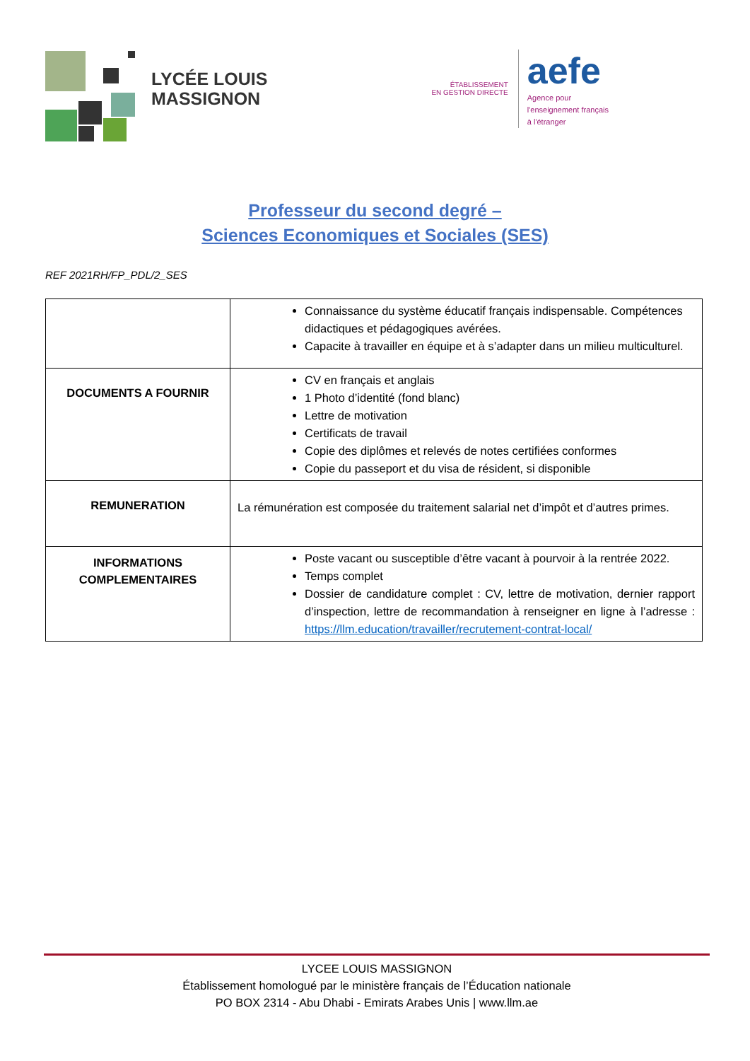LYCÉE LOUIS
MASSIGNON
ÉTABLISSEMENT
EN GESTION DIRECTE
aefe
Agence pour
l'enseignement français
à l'étranger
Professeur du second degré –
Sciences Economiques et Sociales (SES)
REF 2021RH/FP_PDL/2_SES
| | Connaissance du système éducatif français indispensable. Compétences didactiques et pédagogiques avérées. Capacite à travailler en équipe et à s’adapter dans un milieu multiculturel. |
| DOCUMENTS A FOURNIR | CV en français et anglais 1 Photo d’identité (fond blanc) Lettre de motivation Certificats de travail Copie des diplômes et relevés de notes certifiées conformes Copie du passeport et du visa de résident, si disponible |
| REMUNERATION | La rémunération est composée du traitement salarial net d’impôt et d’autres primes. |
| INFORMATIONS COMPLEMENTAIRES | Poste vacant ou susceptible d’être vacant à pourvoir à la rentrée 2022. Temps complet Dossier de candidature complet : CV, lettre de motivation, dernier rapport d’inspection, lettre de recommandation à renseigner en ligne à l’adresse : https://llm.education/travailler/recrutement-contrat-local/ |
LYCEE LOUIS MASSIGNON
Établissement homologué par le ministère français de l’Éducation nationale
PO BOX 2314 - Abu Dhabi - Emirats Arabes Unis | www.llm.ae